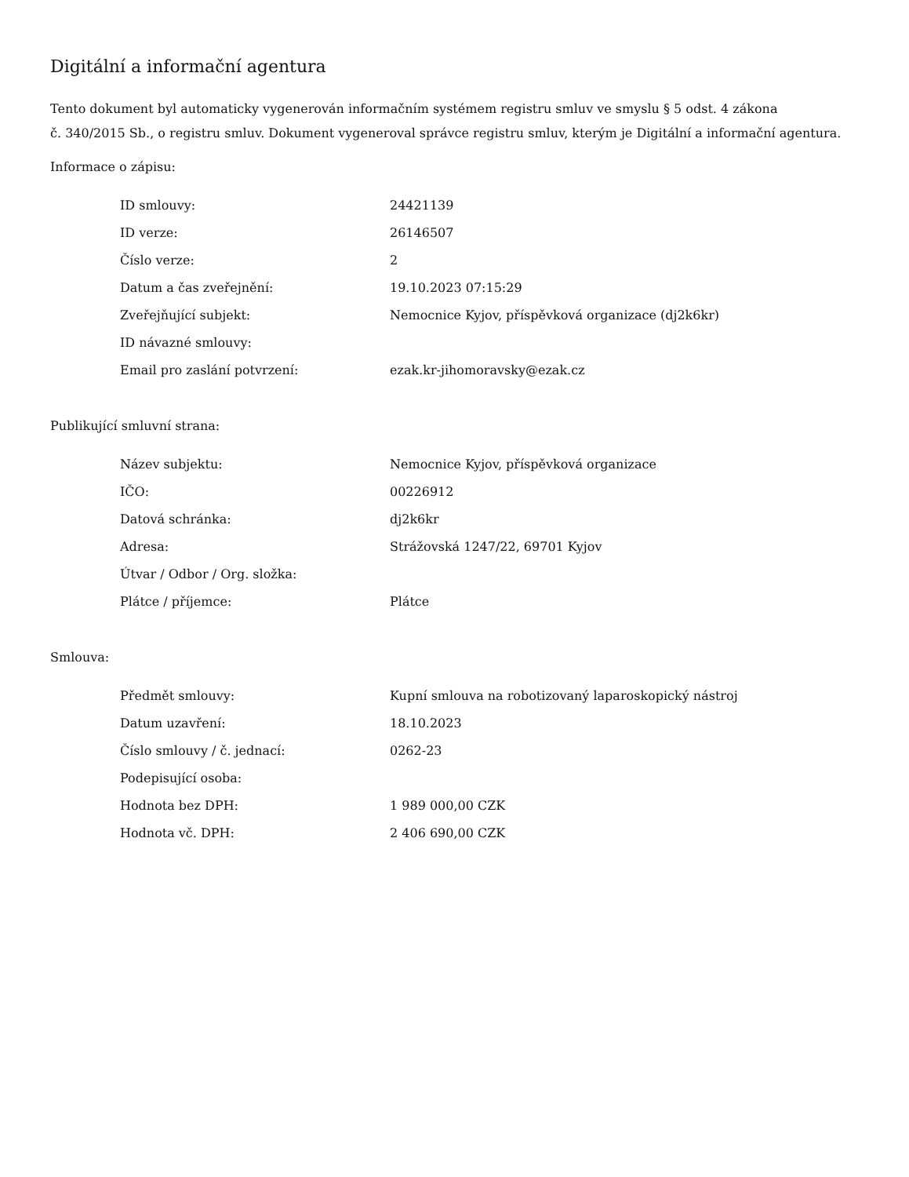Digitální a informační agentura
Tento dokument byl automaticky vygenerován informačním systémem registru smluv ve smyslu § 5 odst. 4 zákona
č. 340/2015 Sb., o registru smluv. Dokument vygeneroval správce registru smluv, kterým je Digitální a informační agentura.
Informace o zápisu:
| ID smlouvy: | 24421139 |
| ID verze: | 26146507 |
| Číslo verze: | 2 |
| Datum a čas zveřejnění: | 19.10.2023 07:15:29 |
| Zveřejňující subjekt: | Nemocnice Kyjov, příspěvková organizace (dj2k6kr) |
| ID návazné smlouvy: | |
| Email pro zaslání potvrzení: | ezak.kr-jihomoravsky@ezak.cz |
Publikující smluvní strana:
| Název subjektu: | Nemocnice Kyjov, příspěvková organizace |
| IČO: | 00226912 |
| Datová schránka: | dj2k6kr |
| Adresa: | Strážovská 1247/22, 69701 Kyjov |
| Útvar / Odbor / Org. složka: | |
| Plátce / příjemce: | Plátce |
Smlouva:
| Předmět smlouvy: | Kupní smlouva na robotizovaný laparoskopický nástroj |
| Datum uzavření: | 18.10.2023 |
| Číslo smlouvy / č. jednací: | 0262-23 |
| Podepisující osoba: | |
| Hodnota bez DPH: | 1 989 000,00 CZK |
| Hodnota vč. DPH: | 2 406 690,00 CZK |